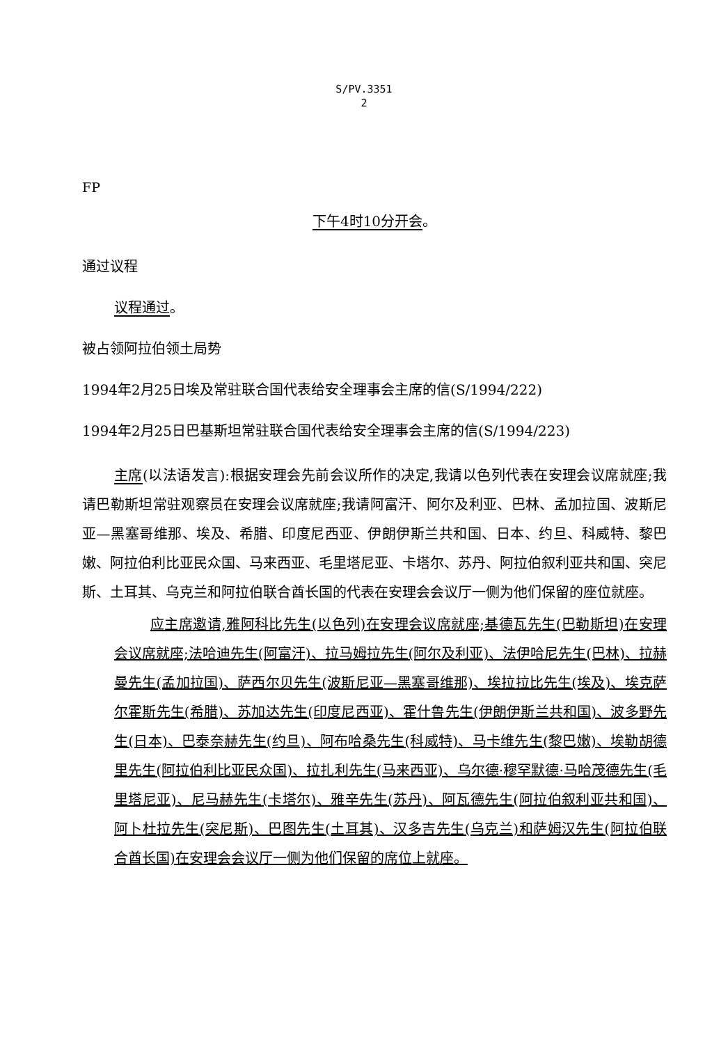S/PV.3351
2
FP
下午4时10分开会。
通过议程
议程通过。
被占领阿拉伯领土局势
1994年2月25日埃及常驻联合国代表给安全理事会主席的信(S/1994/222)
1994年2月25日巴基斯坦常驻联合国代表给安全理事会主席的信(S/1994/223)
主席(以法语发言):根据安理会先前会议所作的决定,我请以色列代表在安理会议席就座;我请巴勒斯坦常驻观察员在安理会议席就座;我请阿富汗、阿尔及利亚、巴林、孟加拉国、波斯尼亚—黑塞哥维那、埃及、希腊、印度尼西亚、伊朗伊斯兰共和国、日本、约旦、科威特、黎巴嫩、阿拉伯利比亚民众国、马来西亚、毛里塔尼亚、卡塔尔、苏丹、阿拉伯叙利亚共和国、突尼斯、土耳其、乌克兰和阿拉伯联合酋长国的代表在安理会会议厅一侧为他们保留的座位就座。
应主席邀请,雅阿科比先生(以色列)在安理会议席就座;基德瓦先生(巴勒斯坦)在安理会议席就座;法哈迪先生(阿富汗)、拉马姆拉先生(阿尔及利亚)、法伊哈尼先生(巴林)、拉赫曼先生(孟加拉国)、萨西尔贝先生(波斯尼亚—黑塞哥维那)、埃拉拉比先生(埃及)、埃克萨尔霍斯先生(希腊)、苏加达先生(印度尼西亚)、霍什鲁先生(伊朗伊斯兰共和国)、波多野先生(日本)、巴泰奈赫先生(约旦)、阿布哈桑先生(科威特)、马卡维先生(黎巴嫩)、埃勒胡德里先生(阿拉伯利比亚民众国)、拉扎利先生(马来西亚)、乌尔德·穆罕默德·马哈茂德先生(毛里塔尼亚)、尼马赫先生(卡塔尔)、雅辛先生(苏丹)、阿瓦德先生(阿拉伯叙利亚共和国)、阿卜杜拉先生(突尼斯)、巴图先生(土耳其)、汉多吉先生(乌克兰)和萨姆汉先生(阿拉伯联合酋长国)在安理会会议厅一侧为他们保留的席位上就座。